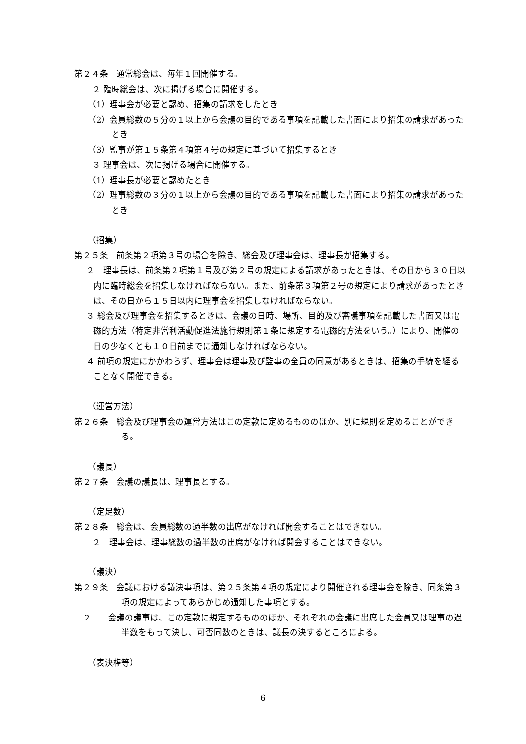第２４条　通常総会は、毎年１回開催する。
２ 臨時総会は、次に掲げる場合に開催する。
（1）理事会が必要と認め、招集の請求をしたとき
（2）会員総数の５分の１以上から会議の目的である事項を記載した書面により招集の請求があったとき
（3）監事が第１５条第４項第４号の規定に基づいて招集するとき
３ 理事会は、次に掲げる場合に開催する。
（1）理事長が必要と認めたとき
（2）理事総数の３分の１以上から会議の目的である事項を記載した書面により招集の請求があったとき
（招集）
第２５条　前条第２項第３号の場合を除き、総会及び理事会は、理事長が招集する。
２　理事長は、前条第２項第１号及び第２号の規定による請求があったときは、その日から３０日以内に臨時総会を招集しなければならない。また、前条第３項第２号の規定により請求があったときは、その日から１５日以内に理事会を招集しなければならない。
３ 総会及び理事会を招集するときは、会議の日時、場所、目的及び審議事項を記載した書面又は電磁的方法（特定非営利活動促進法施行規則第１条に規定する電磁的方法をいう。）により、開催の日の少なくとも１０日前までに通知しなければならない。
４ 前項の規定にかかわらず、理事会は理事及び監事の全員の同意があるときは、招集の手続を経ることなく開催できる。
（運営方法）
第２６条　総会及び理事会の運営方法はこの定款に定めるもののほか、別に規則を定めることができる。
（議長）
第２７条　会議の議長は、理事長とする。
（定足数）
第２８条　総会は、会員総数の過半数の出席がなければ開会することはできない。
２　理事会は、理事総数の過半数の出席がなければ開会することはできない。
（議決）
第２９条　会議における議決事項は、第２５条第４項の規定により開催される理事会を除き、同条第３項の規定によってあらかじめ通知した事項とする。
　２　　会議の議事は、この定款に規定するもののほか、それぞれの会議に出席した会員又は理事の過半数をもって決し、可否同数のときは、議長の決するところによる。
（表決権等）
6